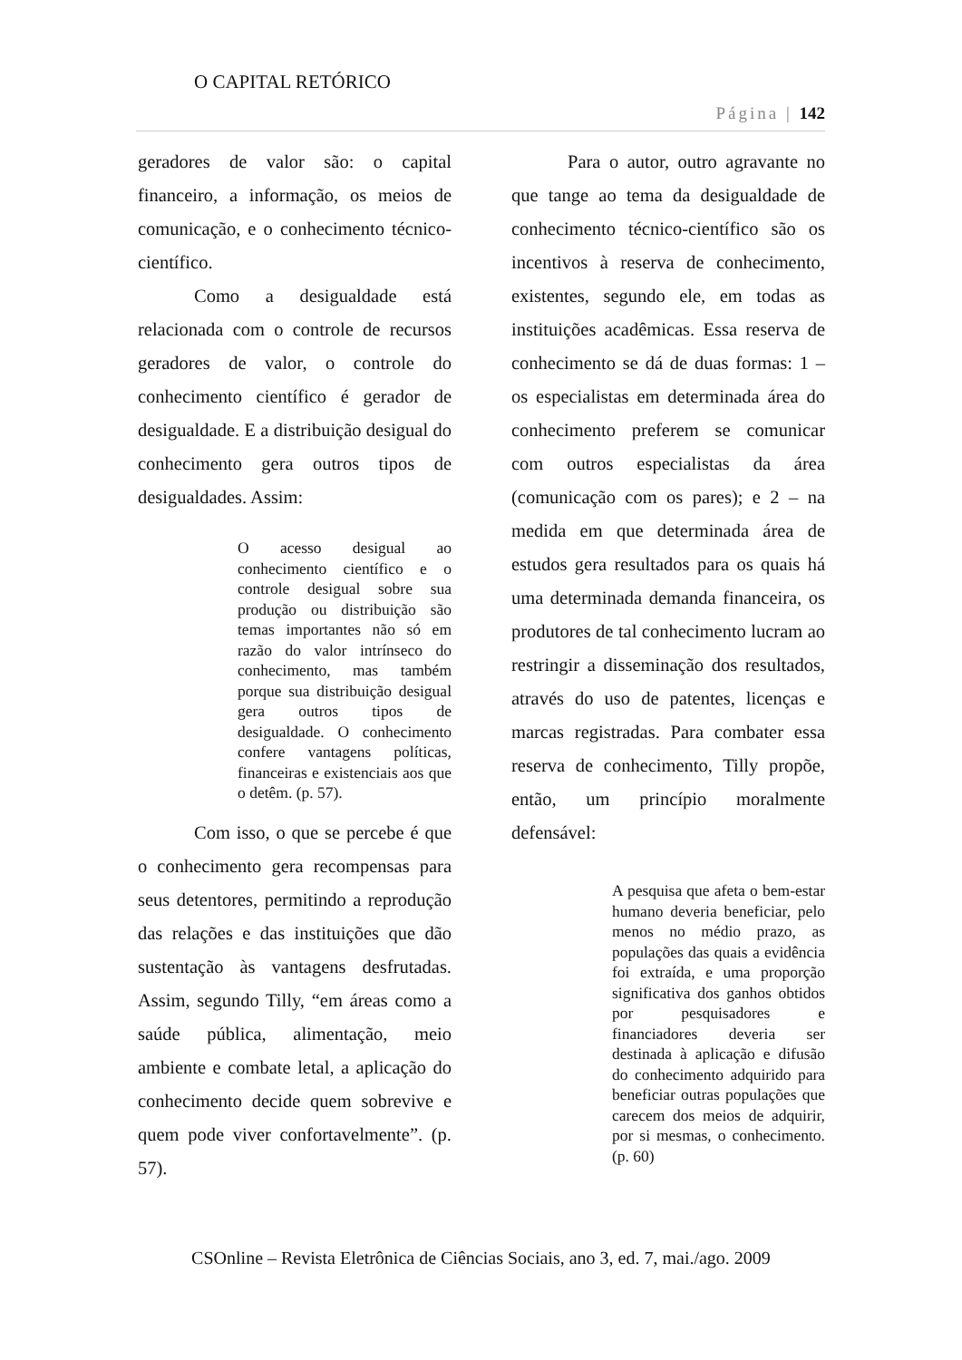O CAPITAL RETÓRICO
Página | 142
geradores de valor são: o capital financeiro, a informação, os meios de comunicação, e o conhecimento técnico-científico.
Como a desigualdade está relacionada com o controle de recursos geradores de valor, o controle do conhecimento científico é gerador de desigualdade. E a distribuição desigual do conhecimento gera outros tipos de desigualdades. Assim:
O acesso desigual ao conhecimento científico e o controle desigual sobre sua produção ou distribuição são temas importantes não só em razão do valor intrínseco do conhecimento, mas também porque sua distribuição desigual gera outros tipos de desigualdade. O conhecimento confere vantagens políticas, financeiras e existenciais aos que o detêm. (p. 57).
Com isso, o que se percebe é que o conhecimento gera recompensas para seus detentores, permitindo a reprodução das relações e das instituições que dão sustentação às vantagens desfrutadas. Assim, segundo Tilly, “em áreas como a saúde pública, alimentação, meio ambiente e combate letal, a aplicação do conhecimento decide quem sobrevive e quem pode viver confortavelmente”. (p. 57).
Para o autor, outro agravante no que tange ao tema da desigualdade de conhecimento técnico-científico são os incentivos à reserva de conhecimento, existentes, segundo ele, em todas as instituições acadêmicas. Essa reserva de conhecimento se dá de duas formas: 1 – os especialistas em determinada área do conhecimento preferem se comunicar com outros especialistas da área (comunicação com os pares); e 2 – na medida em que determinada área de estudos gera resultados para os quais há uma determinada demanda financeira, os produtores de tal conhecimento lucram ao restringir a disseminação dos resultados, através do uso de patentes, licenças e marcas registradas. Para combater essa reserva de conhecimento, Tilly propõe, então, um princípio moralmente defensável:
A pesquisa que afeta o bem-estar humano deveria beneficiar, pelo menos no médio prazo, as populações das quais a evidência foi extraída, e uma proporção significativa dos ganhos obtidos por pesquisadores e financiadores deveria ser destinada à aplicação e difusão do conhecimento adquirido para beneficiar outras populações que carecem dos meios de adquirir, por si mesmas, o conhecimento. (p. 60)
CSOnline – Revista Eletrônica de Ciências Sociais, ano 3, ed. 7, mai./ago. 2009